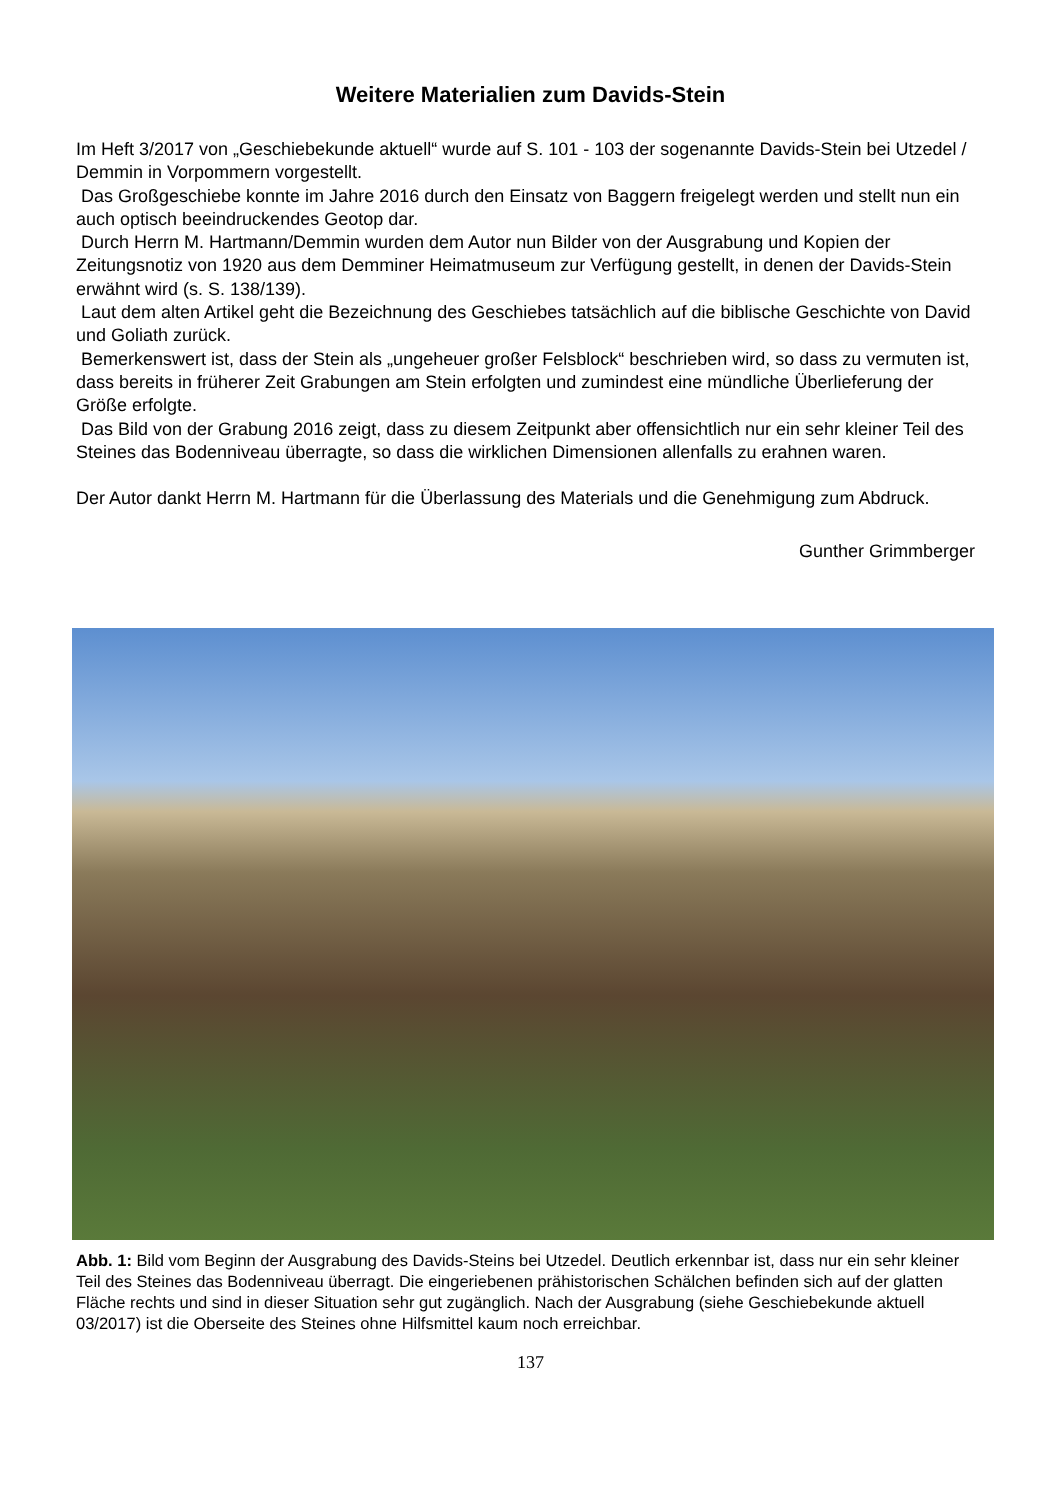Weitere Materialien zum Davids-Stein
Im Heft 3/2017 von „Geschiebekunde aktuell“ wurde auf S. 101 - 103 der sogenannte Davids-Stein bei Utzedel / Demmin in Vorpommern vorgestellt.
Das Großgeschiebe konnte im Jahre 2016 durch den Einsatz von Baggern freigelegt werden und stellt nun ein auch optisch beeindruckendes Geotop dar.
Durch Herrn M. Hartmann/Demmin wurden dem Autor nun Bilder von der Ausgrabung und Kopien der Zeitungsnotiz von 1920 aus dem Demminer Heimatmuseum zur Verfügung gestellt, in denen der Davids-Stein erwähnt wird (s. S. 138/139).
Laut dem alten Artikel geht die Bezeichnung des Geschiebes tatsächlich auf die biblische Geschichte von David und Goliath zurück.
Bemerkenswert ist, dass der Stein als „ungeheuer großer Felsblock“ beschrieben wird, so dass zu vermuten ist, dass bereits in früherer Zeit Grabungen am Stein erfolgten und zumindest eine mündliche Überlieferung der Größe erfolgte.
Das Bild von der Grabung 2016 zeigt, dass zu diesem Zeitpunkt aber offensichtlich nur ein sehr kleiner Teil des Steines das Bodenniveau überragte, so dass die wirklichen Dimensionen allenfalls zu erahnen waren.
Der Autor dankt Herrn M. Hartmann für die Überlassung des Materials und die Genehmigung zum Abdruck.
Gunther Grimmberger
Abb. 1: Bild vom Beginn der Ausgrabung des Davids-Steins bei Utzedel. Deutlich erkennbar ist, dass nur ein sehr kleiner Teil des Steines das Bodenniveau überragt. Die eingeriebenen prähistorischen Schälchen befinden sich auf der glatten Fläche rechts und sind in dieser Situation sehr gut zugänglich. Nach der Ausgrabung (siehe Geschiebekunde aktuell 03/2017) ist die Oberseite des Steines ohne Hilfsmittel kaum noch erreichbar.
137